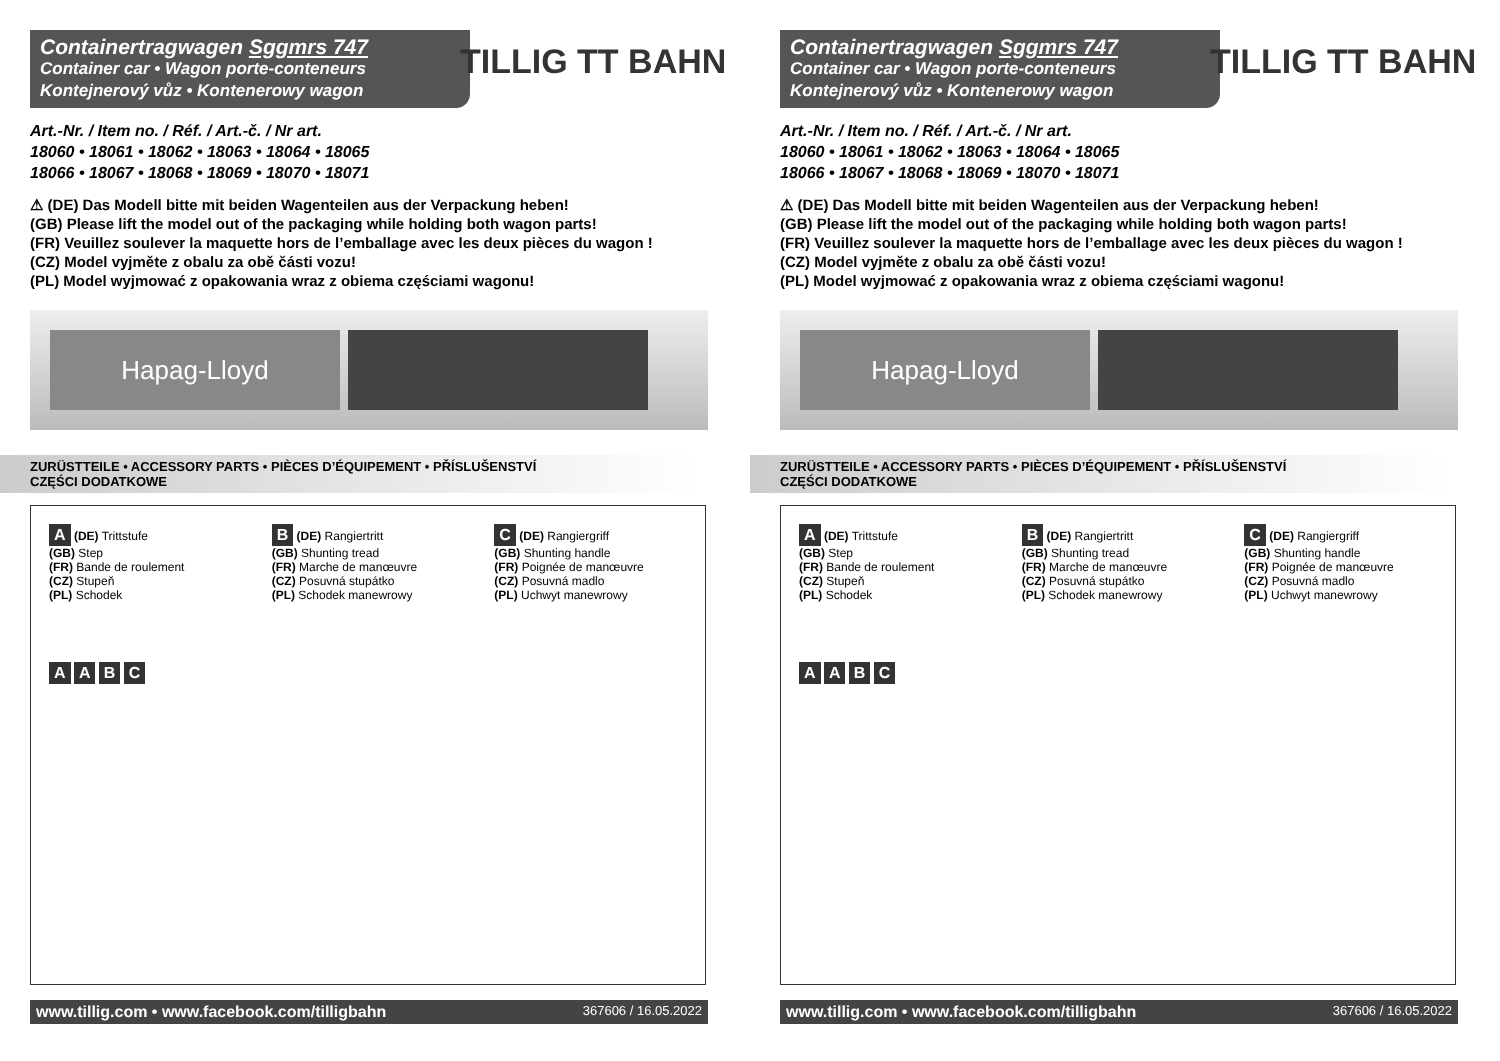Containertragwagen Sggmrs 747
Container car • Wagon porte-conteneurs
Kontejnerový vůz • Kontenerowy wagon
TILLIG TT BAHN
Art.-Nr. / Item no. / Réf. / Art.-č. / Nr art.
18060 • 18061 • 18062 • 18063 • 18064 • 18065
18066 • 18067 • 18068 • 18069 • 18070 • 18071
⚠ (DE) Das Modell bitte mit beiden Wagenteilen aus der Verpackung heben!
(GB) Please lift the model out of the packaging while holding both wagon parts!
(FR) Veuillez soulever la maquette hors de l’emballage avec les deux pièces du wagon !
(CZ) Model vyjměte z obalu za obě části vozu!
(PL) Model wyjmować z opakowania wraz z obiema częściami wagonu!
Hapag-Lloyd
ZURÜSTTEILE • ACCESSORY PARTS • PIÈCES D’ÉQUIPEMENT • PŘÍSLUŠENSTVÍ
CZĘŚCI DODATKOWE
A (DE) Trittstufe
(GB) Step
(FR) Bande de roulement
(CZ) Stupeň
(PL) Schodek
B (DE) Rangiertritt
(GB) Shunting tread
(FR) Marche de manœuvre
(CZ) Posuvná stupátko
(PL) Schodek manewrowy
C (DE) Rangiergriff
(GB) Shunting handle
(FR) Poignée de manœuvre
(CZ) Posuvná madlo
(PL) Uchwyt manewrowy
A A B C
www.tillig.com • www.facebook.com/tilligbahn 367606 / 16.05.2022
Containertragwagen Sggmrs 747
Container car • Wagon porte-conteneurs
Kontejnerový vůz • Kontenerowy wagon
TILLIG TT BAHN
Art.-Nr. / Item no. / Réf. / Art.-č. / Nr art.
18060 • 18061 • 18062 • 18063 • 18064 • 18065
18066 • 18067 • 18068 • 18069 • 18070 • 18071
⚠ (DE) Das Modell bitte mit beiden Wagenteilen aus der Verpackung heben!
(GB) Please lift the model out of the packaging while holding both wagon parts!
(FR) Veuillez soulever la maquette hors de l’emballage avec les deux pièces du wagon !
(CZ) Model vyjměte z obalu za obě části vozu!
(PL) Model wyjmować z opakowania wraz z obiema częściami wagonu!
Hapag-Lloyd
ZURÜSTTEILE • ACCESSORY PARTS • PIÈCES D’ÉQUIPEMENT • PŘÍSLUŠENSTVÍ
CZĘŚCI DODATKOWE
A (DE) Trittstufe
(GB) Step
(FR) Bande de roulement
(CZ) Stupeň
(PL) Schodek
B (DE) Rangiertritt
(GB) Shunting tread
(FR) Marche de manœuvre
(CZ) Posuvná stupátko
(PL) Schodek manewrowy
C (DE) Rangiergriff
(GB) Shunting handle
(FR) Poignée de manœuvre
(CZ) Posuvná madlo
(PL) Uchwyt manewrowy
A A B C
www.tillig.com • www.facebook.com/tilligbahn 367606 / 16.05.2022